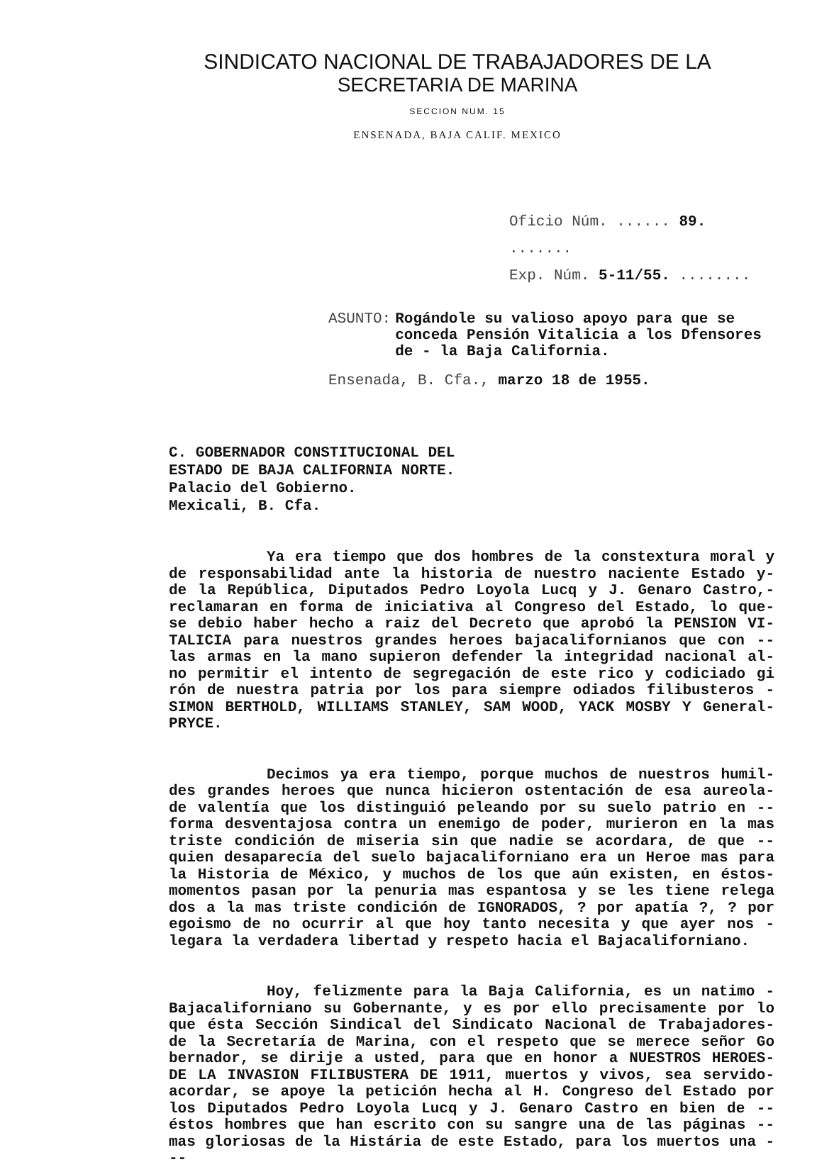SINDICATO NACIONAL DE TRABAJADORES DE LA
SECRETARIA DE MARINA
SECCION NUM. 15
ENSENADA, BAJA CALIF. MEXICO
Oficio Núm. ...... 89. .......
Exp. Núm. 5-11/55. ........
ASUNTO: Rogándole su valioso apoyo para que se conceda Pensión Vitalicia a los Dfensores de - la Baja California.
Ensenada, B. Cfa., marzo 18 de 1955.
C. GOBERNADOR CONSTITUCIONAL DEL
ESTADO DE BAJA CALIFORNIA NORTE.
Palacio del Gobierno.
Mexicali, B. Cfa.
Ya era tiempo que dos hombres de la constextura moral y de responsabilidad ante la historia de nuestro naciente Estado y- de la República, Diputados Pedro Loyola Lucq y J. Genaro Castro,- reclamaran en forma de iniciativa al Congreso del Estado, lo que- se debio haber hecho a raiz del Decreto que aprobó la PENSION VI- TALICIA para nuestros grandes heroes bajacalifornianos que con -- las armas en la mano supieron defender la integridad nacional al- no permitir el intento de segregación de este rico y codiciado gi rón de nuestra patria por los para siempre odiados filibusteros - SIMON BERTHOLD, WILLIAMS STANLEY, SAM WOOD, YACK MOSBY Y General- PRYCE.
Decimos ya era tiempo, porque muchos de nuestros humil- des grandes heroes que nunca hicieron ostentación de esa aureola- de valentía que los distinguió peleando por su suelo patrio en -- forma desventajosa contra un enemigo de poder, murieron en la mas triste condición de miseria sin que nadie se acordara, de que -- quien desaparecía del suelo bajacaliforniano era un Heroe mas para la Historia de México, y muchos de los que aún existen, en éstos- momentos pasan por la penuria mas espantosa y se les tiene relega dos a la mas triste condición de IGNORADOS, ? por apatía ?, ? por egoismo de no ocurrir al que hoy tanto necesita y que ayer nos - legara la verdadera libertad y respeto hacia el Bajacaliforniano.
Hoy, felizmente para la Baja California, es un natimo - Bajacaliforniano su Gobernante, y es por ello precisamente por lo que ésta Sección Sindical del Sindicato Nacional de Trabajadores- de la Secretaría de Marina, con el respeto que se merece señor Go bernador, se dirije a usted, para que en honor a NUESTROS HEROES- DE LA INVASION FILIBUSTERA DE 1911, muertos y vivos, sea servido- acordar, se apoye la petición hecha al H. Congreso del Estado por los Diputados Pedro Loyola Lucq y J. Genaro Castro en bien de -- éstos hombres que han escrito con su sangre una de las páginas -- mas gloriosas de la Histária de este Estado, para los muertos una ---